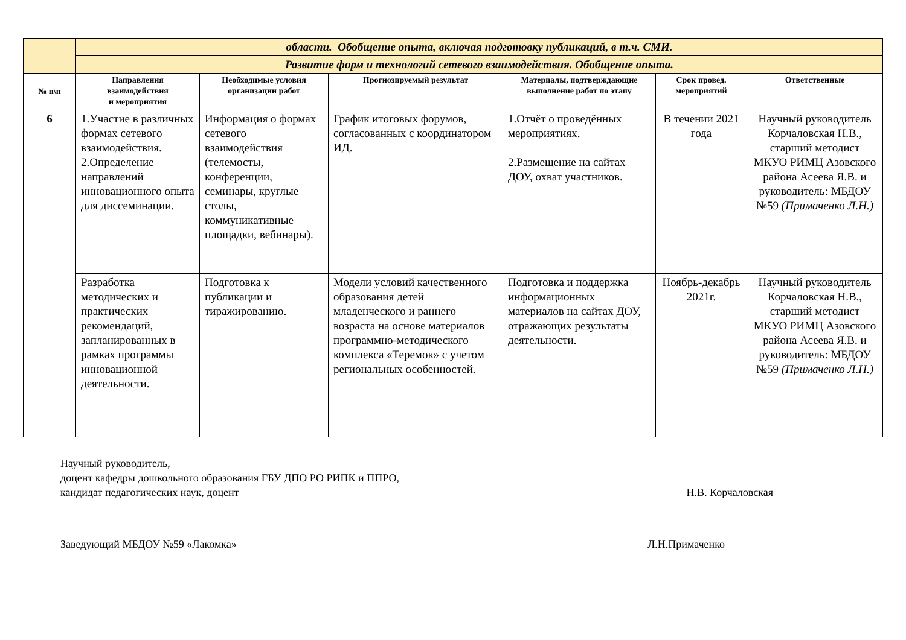| | области. Обобщение опыта, включая подготовку публикаций, в т.ч. СМИ. | | | | | |
| | Развитие форм и технологий сетевого взаимодействия. Обобщение опыта. | | | | | |
| № п\п | Направления взаимодействия и мероприятия | Необходимые условия организации работ | Прогнозируемый результат | Материалы, подтверждающие выполнение работ по этапу | Срок провед. мероприятий | Ответственные |
| 6 | 1.Участие в различных формах сетевого взаимодействия. 2.Определение направлений инновационного опыта для диссеминации. | Информация о формах сетевого взаимодействия (телемосты, конференции, семинары, круглые столы, коммуникативные площадки, вебинары). | График итоговых форумов, согласованных с координатором ИД. | 1.Отчёт о проведённых мероприятиях. 2.Размещение на сайтах ДОУ, охват участников. | В течении 2021 года | Научный руководитель Корчаловская Н.В., старший методист МКУО РИМЦ Азовского района Асеева Я.В. и руководитель: МБДОУ №59 (Примаченко Л.Н.) |
| | Разработка методических и практических рекомендаций, запланированных в рамках программы инновационной деятельности. | Подготовка к публикации и тиражированию. | Модели условий качественного образования детей младенческого и раннего возраста на основе материалов программно-методического комплекса «Теремок» с учетом региональных особенностей. | Подготовка и поддержка информационных материалов на сайтах ДОУ, отражающих результаты деятельности. | Ноябрь-декабрь 2021г. | Научный руководитель Корчаловская Н.В., старший методист МКУО РИМЦ Азовского района Асеева Я.В. и руководитель: МБДОУ №59 (Примаченко Л.Н.) |
Научный руководитель,
доцент кафедры дошкольного образования ГБУ ДПО РО РИПК и ППРО,
кандидат педагогических наук, доцент Н.В. Корчаловская
Заведующий МБДОУ №59 «Лакомка» Л.Н.Примаченко